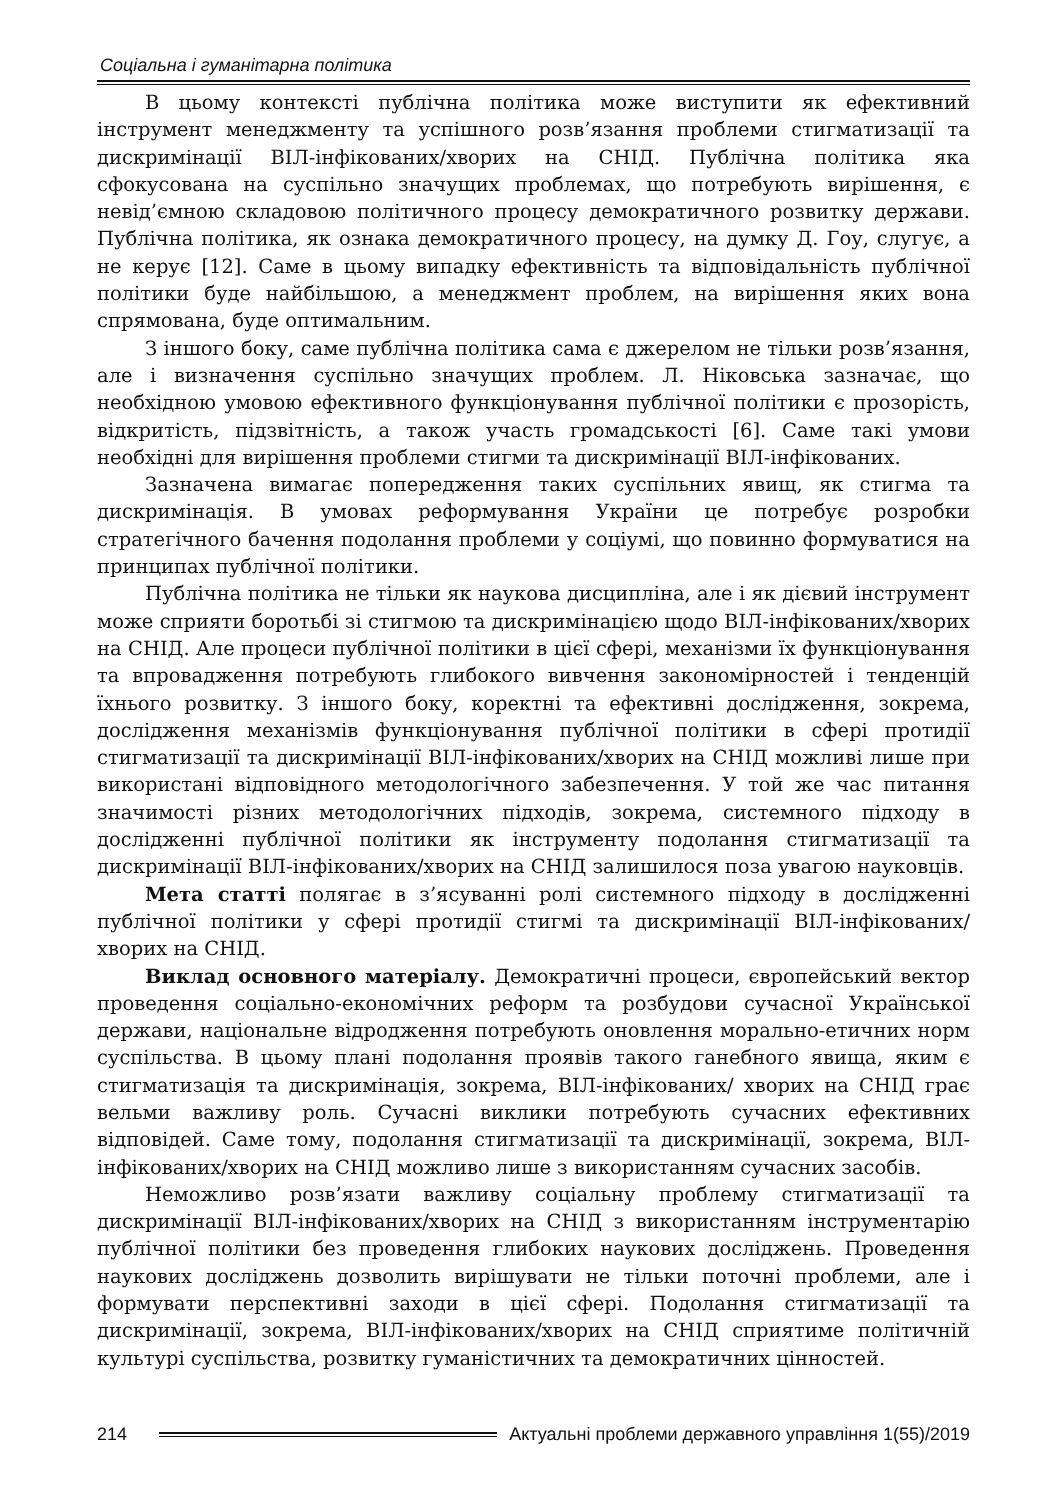Соціальна і гуманітарна політика
В цьому контексті публічна політика може виступити як ефективний інструмент менеджменту та успішного розв’язання проблеми стигматизації та дискримінації ВІЛ-інфікованих/хворих на СНІД. Публічна політика яка сфокусована на суспільно значущих проблемах, що потребують вирішення, є невід’ємною складовою політичного процесу демократичного розвитку держави. Публічна політика, як ознака демократичного процесу, на думку Д. Гоу, слугує, а не керує [12]. Саме в цьому випадку ефективність та відповідальність публічної політики буде найбільшою, а менеджмент проблем, на вирішення яких вона спрямована, буде оптимальним.
З іншого боку, саме публічна політика сама є джерелом не тільки розв’язання, але і визначення суспільно значущих проблем. Л. Ніковська зазначає, що необхідною умовою ефективного функціонування публічної політики є прозорість, відкритість, підзвітність, а також участь громадськості [6]. Саме такі умови необхідні для вирішення проблеми стигми та дискримінації ВІЛ-інфікованих.
Зазначена вимагає попередження таких суспільних явищ, як стигма та дискримінація. В умовах реформування України це потребує розробки стратегічного бачення подолання проблеми у соціумі, що повинно формуватися на принципах публічної політики.
Публічна політика не тільки як наукова дисципліна, але і як дієвий інструмент може сприяти боротьбі зі стигмою та дискримінацією щодо ВІЛ-інфікованих/хворих на СНІД. Але процеси публічної політики в цієї сфері, механізми їх функціонування та впровадження потребують глибокого вивчення закономірностей і тенденцій їхнього розвитку. З іншого боку, коректні та ефективні дослідження, зокрема, дослідження механізмів функціонування публічної політики в сфері протидії стигматизації та дискримінації ВІЛ-інфікованих/хворих на СНІД можливі лише при використані відповідного методологічного забезпечення. У той же час питання значимості різних методологічних підходів, зокрема, системного підходу в дослідженні публічної політики як інструменту подолання стигматизації та дискримінації ВІЛ-інфікованих/хворих на СНІД залишилося поза увагою науковців.
Мета статті полягає в з’ясуванні ролі системного підходу в дослідженні публічної політики у сфері протидії стигмі та дискримінації ВІЛ-інфікованих/ хворих на СНІД.
Виклад основного матеріалу. Демократичні процеси, європейський вектор проведення соціально-економічних реформ та розбудови сучасної Української держави, національне відродження потребують оновлення морально-етичних норм суспільства. В цьому плані подолання проявів такого ганебного явища, яким є стигматизація та дискримінація, зокрема, ВІЛ-інфікованих/ хворих на СНІД грає вельми важливу роль. Сучасні виклики потребують сучасних ефективних відповідей. Саме тому, подолання стигматизації та дискримінації, зокрема, ВІЛ-інфікованих/хворих на СНІД можливо лише з використанням сучасних засобів.
Неможливо розв’язати важливу соціальну проблему стигматизації та дискримінації ВІЛ-інфікованих/хворих на СНІД з використанням інструментарію публічної політики без проведення глибоких наукових досліджень. Проведення наукових досліджень дозволить вирішувати не тільки поточні проблеми, але і формувати перспективні заходи в цієї сфері. Подолання стигматизації та дискримінації, зокрема, ВІЛ-інфікованих/хворих на СНІД сприятиме політичній культурі суспільства, розвитку гуманістичних та демократичних цінностей.
214 Актуальні проблеми державного управління 1(55)/2019